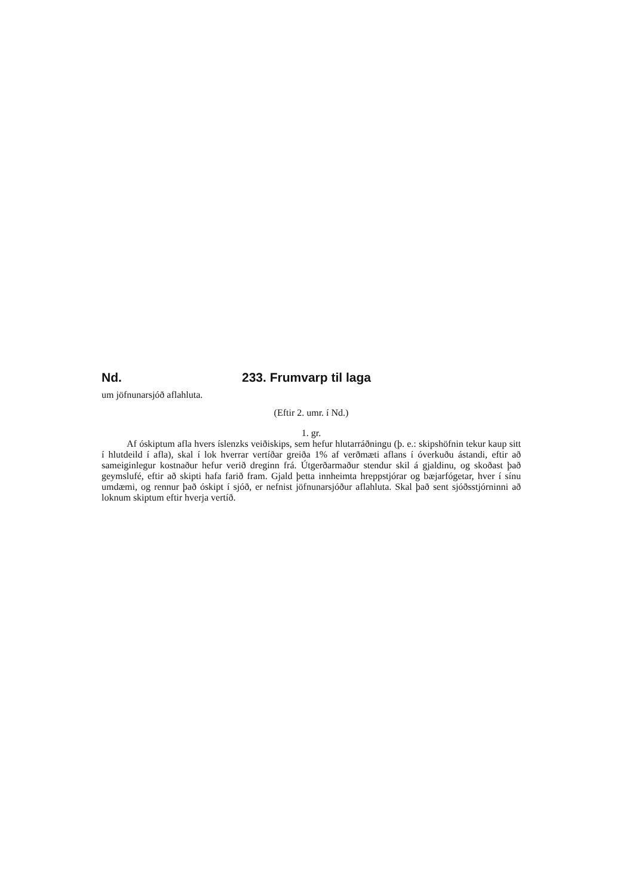Nd. 233. Frumvarp til laga
um jöfnunarsjóð aflahluta.
(Eftir 2. umr. í Nd.)
1. gr.
Af óskiptum afla hvers íslenzks veiðiskips, sem hefur hlutarráðningu (þ. e.: skipshöfnin tekur kaup sitt í hlutdeild í afla), skal í lok hverrar vertíðar greiða 1% af verðmæti aflans í óverkuðu ástandi, eftir að sameiginlegur kostnaður hefur verið dreginn frá. Útgerðarmaður stendur skil á gjaldinu, og skoðast það geymslufé, eftir að skipti hafa farið fram. Gjald þetta innheimta hreppstjórar og bæjarfógetar, hver í sínu umdæmi, og rennur það óskipt í sjóð, er nefnist jöfnunarsjóður aflahluta. Skal það sent sjóðsstjórninni að loknum skiptum eftir hverja vertíð.